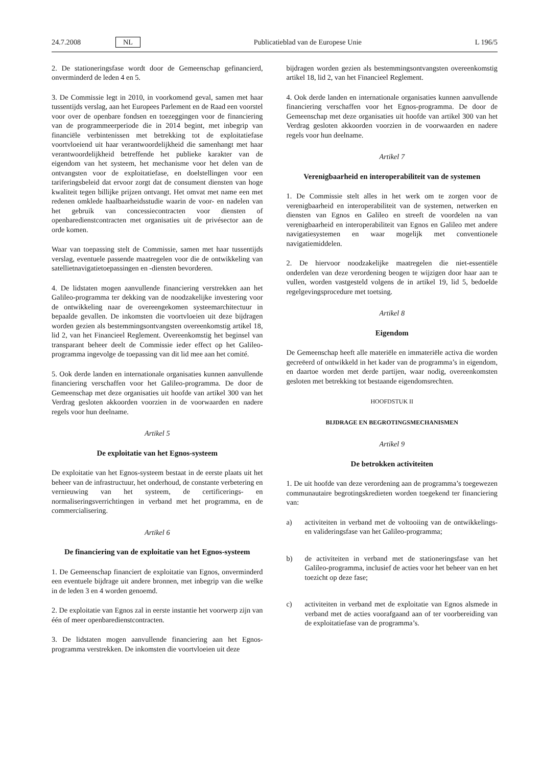24.7.2008 NL Publicatieblad van de Europese Unie L 196/5
2. De stationeringsfase wordt door de Gemeenschap gefinancierd, onverminderd de leden 4 en 5.
3. De Commissie legt in 2010, in voorkomend geval, samen met haar tussentijds verslag, aan het Europees Parlement en de Raad een voorstel voor over de openbare fondsen en toezeggingen voor de financiering van de programmeerperiode die in 2014 begint, met inbegrip van financiële verbintenissen met betrekking tot de exploitatiefase voortvloeiend uit haar verantwoordelijkheid die samenhangt met haar verantwoordelijkheid betreffende het publieke karakter van de eigendom van het systeem, het mechanisme voor het delen van de ontvangsten voor de exploitatiefase, en doelstellingen voor een tariferingsbeleid dat ervoor zorgt dat de consument diensten van hoge kwaliteit tegen billijke prijzen ontvangt. Het omvat met name een met redenen omklede haalbaarheidsstudie waarin de voor- en nadelen van het gebruik van concessiecontracten voor diensten of openbaredienstcontracten met organisaties uit de privésector aan de orde komen.
Waar van toepassing stelt de Commissie, samen met haar tussentijds verslag, eventuele passende maatregelen voor die de ontwikkeling van satellietnavigatietoepassingen en -diensten bevorderen.
4. De lidstaten mogen aanvullende financiering verstrekken aan het Galileo-programma ter dekking van de noodzakelijke investering voor de ontwikkeling naar de overeengekomen systeemarchitectuur in bepaalde gevallen. De inkomsten die voortvloeien uit deze bijdragen worden gezien als bestemmingsontvangsten overeenkomstig artikel 18, lid 2, van het Financieel Reglement. Overeenkomstig het beginsel van transparant beheer deelt de Commissie ieder effect op het Galileo-programma ingevolge de toepassing van dit lid mee aan het comité.
5. Ook derde landen en internationale organisaties kunnen aanvullende financiering verschaffen voor het Galileo-programma. De door de Gemeenschap met deze organisaties uit hoofde van artikel 300 van het Verdrag gesloten akkoorden voorzien in de voorwaarden en nadere regels voor hun deelname.
Artikel 5
De exploitatie van het Egnos-systeem
De exploitatie van het Egnos-systeem bestaat in de eerste plaats uit het beheer van de infrastructuur, het onderhoud, de constante verbetering en vernieuwing van het systeem, de certificerings- en normaliseringsverrichtingen in verband met het programma, en de commercialisering.
Artikel 6
De financiering van de exploitatie van het Egnos-systeem
1. De Gemeenschap financiert de exploitatie van Egnos, onverminderd een eventuele bijdrage uit andere bronnen, met inbegrip van die welke in de leden 3 en 4 worden genoemd.
2. De exploitatie van Egnos zal in eerste instantie het voorwerp zijn van één of meer openbaredienstcontracten.
3. De lidstaten mogen aanvullende financiering aan het Egnos-programma verstrekken. De inkomsten die voortvloeien uit deze
bijdragen worden gezien als bestemmingsontvangsten overeenkomstig artikel 18, lid 2, van het Financieel Reglement.
4. Ook derde landen en internationale organisaties kunnen aanvullende financiering verschaffen voor het Egnos-programma. De door de Gemeenschap met deze organisaties uit hoofde van artikel 300 van het Verdrag gesloten akkoorden voorzien in de voorwaarden en nadere regels voor hun deelname.
Artikel 7
Verenigbaarheid en interoperabiliteit van de systemen
1. De Commissie stelt alles in het werk om te zorgen voor de verenigbaarheid en interoperabiliteit van de systemen, netwerken en diensten van Egnos en Galileo en streeft de voordelen na van verenigbaarheid en interoperabiliteit van Egnos en Galileo met andere navigatiesystemen en waar mogelijk met conventionele navigatiemiddelen.
2. De hiervoor noodzakelijke maatregelen die niet-essentiële onderdelen van deze verordening beogen te wijzigen door haar aan te vullen, worden vastgesteld volgens de in artikel 19, lid 5, bedoelde regelgevingsprocedure met toetsing.
Artikel 8
Eigendom
De Gemeenschap heeft alle materiële en immateriële activa die worden gecreëerd of ontwikkeld in het kader van de programma’s in eigendom, en daartoe worden met derde partijen, waar nodig, overeenkomsten gesloten met betrekking tot bestaande eigendomsrechten.
HOOFDSTUK II
BIJDRAGE EN BEGROTINGSMECHANISMEN
Artikel 9
De betrokken activiteiten
1. De uit hoofde van deze verordening aan de programma’s toegewezen communautaire begrotingskredieten worden toegekend ter financiering van:
a) activiteiten in verband met de voltooiing van de ontwikkelings- en valideringsfase van het Galileo-programma;
b) de activiteiten in verband met de stationeringsfase van het Galileo-programma, inclusief de acties voor het beheer van en het toezicht op deze fase;
c) activiteiten in verband met de exploitatie van Egnos alsmede in verband met de acties voorafgaand aan of ter voorbereiding van de exploitatiefase van de programma’s.